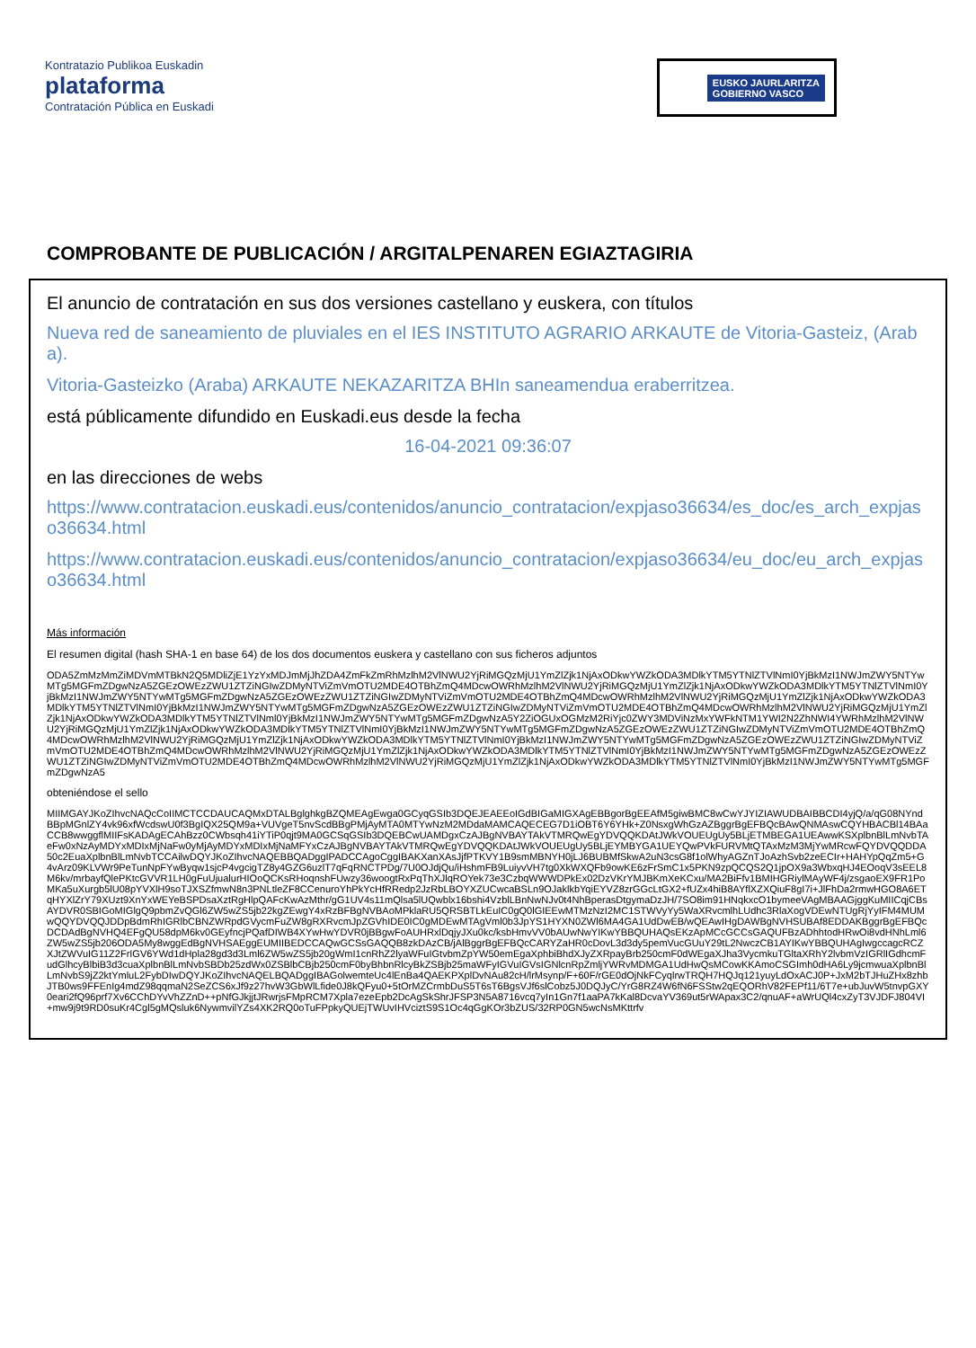Kontratazio Publikoa Euskadin
plataforma
Contratación Pública en Euskadi
EUSKO JAURLARITZA
GOBIERNO VASCO
COMPROBANTE DE PUBLICACIÓN / ARGITALPENAREN EGIAZTAGIRIA
El anuncio de contratación en sus dos versiones castellano y euskera, con títulos
Nueva red de saneamiento de pluviales en el IES INSTITUTO AGRARIO ARKAUTE de Vitoria-Gasteiz, (Araba).
Vitoria-Gasteizko (Araba) ARKAUTE NEKAZARITZA BHIn saneamendua eraberritzea.
está públicamente difundido en Euskadi.eus desde la fecha
16-04-2021 09:36:07
en las direcciones de webs
https://www.contratacion.euskadi.eus/contenidos/anuncio_contratacion/expjaso36634/es_doc/es_arch_expjaso36634.html
https://www.contratacion.euskadi.eus/contenidos/anuncio_contratacion/expjaso36634/eu_doc/eu_arch_expjaso36634.html
Más información
El resumen digital (hash SHA-1 en base 64) de los dos documentos euskera y castellano con sus ficheros adjuntos
ODA5ZmMzMmZiMDVmMTBkN2Q5MDliZjE1YzYxMDJmMjJhZDA4ZmFkZmRhMzlhM2VlNWU2YjRiMGQzMjU1YmZlZjk1NjAxODkwYWZkODA3MDlkYTM5YTNlZTVlNmI0YjBkMzI1NWJmZWY5NTYwMTg5MGFmZDgwNzA5ZGEzOWEzZWU1ZTZiNGIwZDMyNTViZmVmOTU2MDE4OTBhZmQ4MDcwOWRhMzlhM2VlNWU2YjRiMGQzMjU1YmZlZjk1NjAxODkwYWZkODA3MDlkYTM5YTNlZTVlNmI0YjBkMzI1NWJmZWY5NTYwMTg5MGFmZDgwNzA5ZGEzOWEzZWU1ZTZiNGIwZDMyNTViZmVmOTU2MDE4OTBhZmQ4MDcwOWRhMzlhM2VlNWU2YjRiMGQzMjU1YmZlZjk1NjAxODkwYWZkODA3MDlkYTM5YTNlZTVlNmI0YjBkMzI1NWJmZWY5NTYwMTg5MGFmZDgwNzA5ZGEzOWEzZWU1ZTZiNGIwZDMyNTViZmVmOTU2MDE4OTBhZmQ4MDcwOWRhMzlhM2VlNWU2YjRiMGQzMjU1YmZlZjk1NjAxODkwYWZkODA3MDlkYTM5YTNlZTVlNml0YjBkMzI1NWJmZWY5NTYwMTg5MGFmZDgwNzA5Y2ZiOGUxOGMzM2RiYjc0ZWY3MDViNzMxYWFkNTM1YWI2N2ZhNWI4YWRhMzlhM2VlNWU2YjRiMGQzMjU1YmZlZjk1NjAxODkwYWZkODA3MDlkYTM5YTNlZTVlNmI0YjBkMzI1NWJmZWY5NTYwMTg5MGFmZDgwNzA5ZGEzOWEzZWU1ZTZiNGIwZDMyNTViZmVmOTU2MDE4OTBhZmQ4MDcwOWRhMzlhM2VlNWU2YjRiMGQzMjU1YmZlZjk1NjAxODkwYWZkODA3MDlkYTM5YTNlZTVlNmI0YjBkMzI1NWJmZWY5NTYwMTg5MGFmZDgwNzA5ZGEzOWEzZWU1ZTZiNGIwZDMyNTViZmVmOTU2MDE4OTBhZmQ4MDcwOWRhMzlhM2VlNWU2YjRiMGQzMjU1YmZlZjk1NjAxODkwYWZkODA3MDlkYTM5YTNlZTVlNmI0YjBkMzI1NWJmZWY5NTYwMTg5MGFmZDgwNzA5ZGEzOWEzZWU1ZTZiNGIwZDMyNTViZmVmOTU2MDE4OTBhZmQ4MDcwOWRhMzlhM2VlNWU2YjRiMGQzMjU1YmZlZjk1NjAxODkwYWZkODA3MDlkYTM5YTNlZTVlNmI0YjBkMzI1NWJmZWY5NTYwMTg5MGFmZDgwNzA5
obteniéndose el sello
MIIMGAYJKoZIhvcNAQcCoIIMCTCCDAUCAQMxDTALBglghkgBZQMEAgEwga0GCyqGSIb3DQEJEAEEoIGdBIGaMIGXAgEBBgorBgEEAfM5giwBMC8wCwYJYIZIAWUDBAIBBCDI4yjQ/a/qG08NYndBBpMGnlZY4vk96xfWcdswU0f3BgIQX25QM9a+VUVgeT5nvScdBBgPMjAyMTA0MTYwNzM2MDdaMAMCAQECEG7D1iOBT6Y6YHk+Z0NsxgWhGzAZBggrBgEFBQcBAwQNMAswCQYHBACBl14BAaCCB8wwggflMIIFsKADAgECAhBzz0CWbsqh41iYTiP0qjt9MA0GCSqGSIb3DQEBCwUAMDgxCzAJBgNVBAYTAkVTMRQwEgYDVQQKDAtJWkVOUEUgUy5BLjETMBEGA1UEAwwKSXplbnBlLmNvbTAeFw0xNzAyMDYxMDIxMjNaFw0yMjAyMDYxMDIxMjNaMFYxCzAJBgNVBAYTAkVTMRQwEgYDVQQKDAtJWkVOUEUgUy5BLjEYMBYGA1UEYQwPVkFURVMtQTAxMzM3MjYwMRcwFQYDVQQDDA50c2EuaXplbnBlLmNvbTCCAilwDQYJKoZIhvcNAQEBBQADggIPADCCAgoCggIBAKXanXAsJjfPTKVY1B9smMBNYH0jLJ6BUBMfSkwA2uN3csG8f1olWhyAGZnTJoAzhSvb2zeECIr+HAHYpQqZm5+G4vArz09KLVWr9PeTunNpFYwByqw1sjcP4vgcigTZ8y4GZG6uzlT7qFqRNCTPDg/7U0OJdjQu/iHshmFB9LuiyvVH7tg0XkWXQFb9owKE6zFrSmC1x5PKN9zpQCQS2Q1jpOX9a3WbxqHJ4EOoqV3sEEL8M6kv/mrbayfQlePKtcGVVR1LH0gFuUjualurHIOoQCKsRHoqnshFUwzy36woogtRxPqThXJlqROYek73e3CzbqWWWDPkEx02DzVKrYMJBKmXeKCxu/MA2BiFfv1BMIHGRiylMAyWF4j/zsgaoEX9FR1PoMKa5uXurgb5lU08pYVXlH9soTJXSZfmwN8n3PNLtleZF8CCenuroYhPkYcHfRRedp2JzRbLBOYXZUCwcaBSLn9OJaklkbYqiEYVZ8zrGGcLtGX2+fUZx4hiB8AYflXZXQiuF8gI7i+JlFhDa2rmwHGO8A6ETqHYXlZrY79XUzt9XnYxWEYeBSPDsaXztRgHlpQAFcKwAzMthr/gG1UV4s11mQlsa5lUQwblx16bshi4VzblLBnNwNJv0t4NhBperasDtgymaDzJH/7SO8im91HNqkxcO1bymeeVAgMBAAGjggKuMIICqjCBsAYDVR0SBIGoMIGlgQ9pbmZvQGl6ZW5wZS5jb22kgZEwgY4xRzBFBgNVBAoMPklaRU5QRSBTLkEuIC0gQ0lGIEEwMTMzNzI2MC1STWVyYy5WaXRvcmlhLUdhc3RlaXogVDEwNTUgRjYyIFM4MUMwQQYDVQQJDDpBdmRhIGRlbCBNZWRpdGVycmFuZW8gRXRvcmJpZGVhIDE0IC0gMDEwMTAgVml0b3JpYS1HYXN0ZWl6MA4GA1UdDwEB/wQEAwIHgDAWBgNVHSUBAf8EDDAKBggrBgEFBQcDCDAdBgNVHQ4EFgQU58dpM6kv0GEyfncjPQafDIWB4XYwHwYDVR0jBBgwFoAUHRxlDqjyJXu0kc/ksbHmvVV0bAUwNwYIKwYBBQUHAQsEKzApMCcGCCsGAQUFBzADhhtodHRwOi8vdHNhLml6ZW5wZS5jb206ODA5My8wggEdBgNVHSAEggEUMIIBEDCCAQwGCSsGAQQB8zkDAzCB/jAlBggrBgEFBQcCARYZaHR0cDovL3d3dy5pemVucGUuY29tL2NwczCB1AYIKwYBBQUHAgIwgccagcRCZXJtZWVuIG11Z2FrIGV6YWd1dHpla28gd3d3Lml6ZW5wZS5jb20gWmI1cnRhZ2lyaWFuIGtvbmZpYW50emEgaXphbiBhdXJyZXRpayBrb250cmF0dWEgaXJha3VycmkuTGltaXRhY2lvbmVzIGRlIGdhcmFudGlhcyBlbiB3d3cuaXplbnBlLmNvbSBDb25zdWx0ZSBlbCBjb250cmF0byBhbnRlcyBkZSBjb25maWFyIGVuIGVsIGNlcnRpZmljYWRvMDMGA1UdHwQsMCowKKAmoCSGImh0dHA6Ly9jcmwuaXplbnBlLmNvbS9jZ2ktYmluL2FybDIwDQYJKoZIhvcNAQELBQADggIBAGolwemteUc4lEnBa4QAEKPXplDvNAu82cH/lrMsynp/F+60F/rGE0dOjNkFCyqlrwTRQH7HQJq121yuyLdOxACJ0P+JxM2bTJHuZHx8zhbJTB0ws9FFEnIg4mdZ98qqmaN2SeZCS6xJf9z27hvW3GbWlLfide0J8kQFyu0+5tOrMZCrmbDuS5T6sT6BgsVJf6slCobz5J0DQJyC/YrG8RZ4W6fN6FSStw2qEQORhV82FEPf11/6T7e+ubJuvW5tnvpGXY0eari2fQ96prf7Xv6CChDYvVhZZnD++pNfGJkjjtJRwrjsFMpRCM7Xpla7ezeEpb2DcAgSkShrJFSP3N5A8716vcq7yIn1Gn7f1aaPA7kKal8DcvaYV369ut5rWApax3C2/qnuAF+aWrUQl4cxZyT3VJDFJ804VI+mw9j9t9RD0suKr4Cgl5gMQsluk6NywmvilYZs4XK2RQ0oTuFPpkyQUEjTWUvIHVciztS9S1Oc4qGgKOr3bZUS/32RP0GN5wcNsMKttrfv